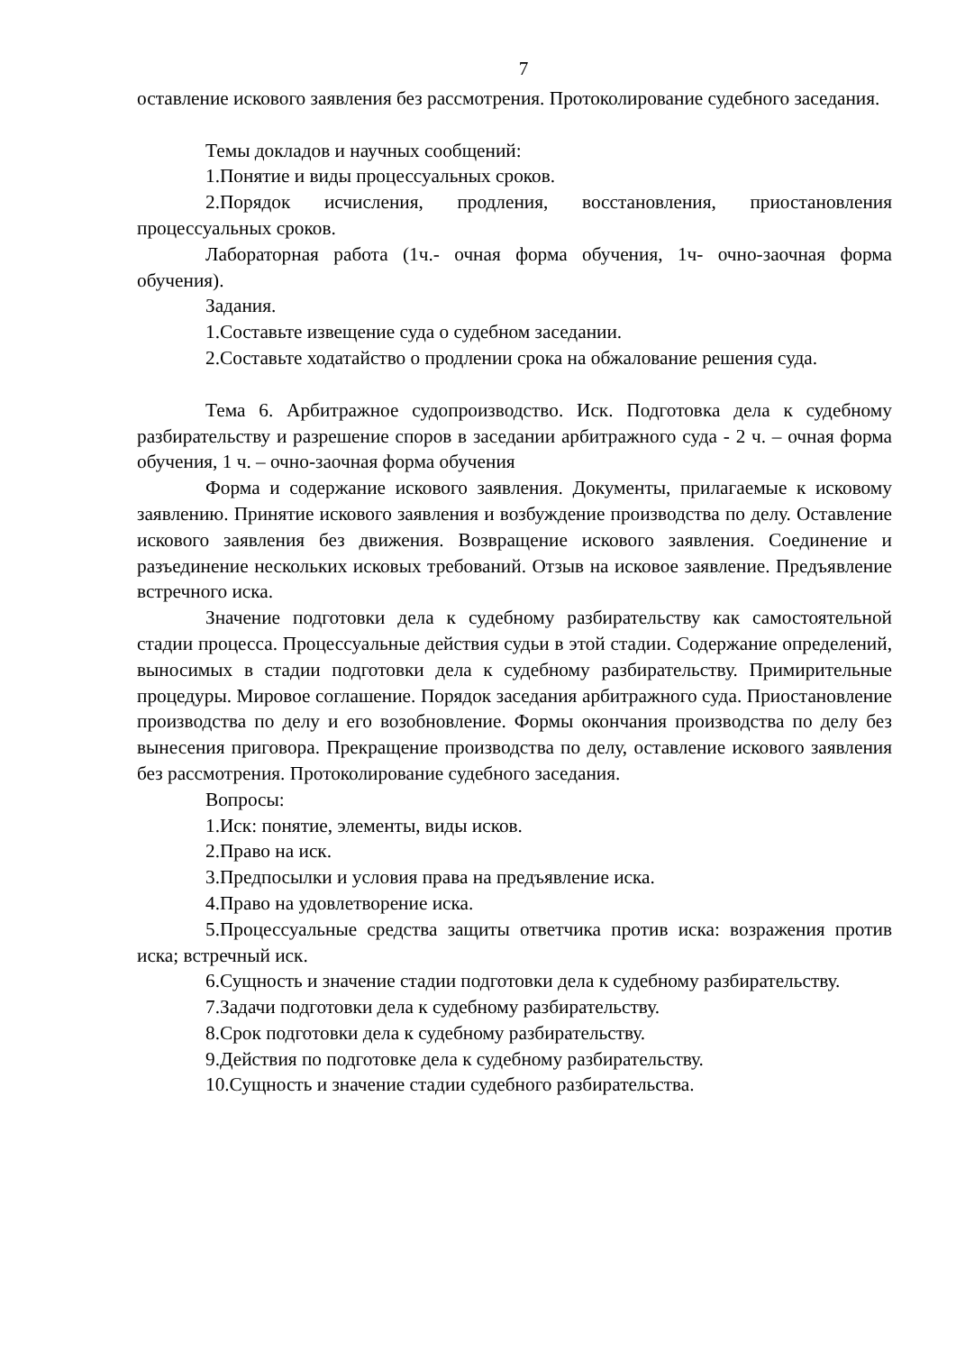7
оставление искового заявления без рассмотрения. Протоколирование судебного заседания.
Темы докладов и научных сообщений:
1.Понятие и виды процессуальных сроков.
2.Порядок исчисления, продления, восстановления, приостановления процессуальных сроков.
Лабораторная работа (1ч.- очная форма обучения, 1ч- очно-заочная форма обучения).
Задания.
1.Составьте извещение суда о судебном заседании.
2.Составьте ходатайство о продлении срока на обжалование решения суда.
Тема 6. Арбитражное судопроизводство. Иск. Подготовка дела к судебному разбирательству и разрешение споров в заседании арбитражного суда - 2 ч. – очная форма обучения, 1 ч. – очно-заочная форма обучения
Форма и содержание искового заявления. Документы, прилагаемые к исковому заявлению. Принятие искового заявления и возбуждение производства по делу. Оставление искового заявления без движения. Возвращение искового заявления. Соединение и разъединение нескольких исковых требований. Отзыв на исковое заявление. Предъявление встречного иска.
Значение подготовки дела к судебному разбирательству как самостоятельной стадии процесса. Процессуальные действия судьи в этой стадии. Содержание определений, выносимых в стадии подготовки дела к судебному разбирательству. Примирительные процедуры. Мировое соглашение. Порядок заседания арбитражного суда. Приостановление производства по делу и его возобновление. Формы окончания производства по делу без вынесения приговора. Прекращение производства по делу, оставление искового заявления без рассмотрения. Протоколирование судебного заседания.
Вопросы:
1.Иск: понятие, элементы, виды исков.
2.Право на иск.
3.Предпосылки и условия права на предъявление иска.
4.Право на удовлетворение иска.
5.Процессуальные средства защиты ответчика против иска: возражения против иска; встречный иск.
6.Сущность и значение стадии подготовки дела к судебному разбирательству.
7.Задачи подготовки дела к судебному разбирательству.
8.Срок подготовки дела к судебному разбирательству.
9.Действия по подготовке дела к судебному разбирательству.
10.Сущность и значение стадии судебного разбирательства.